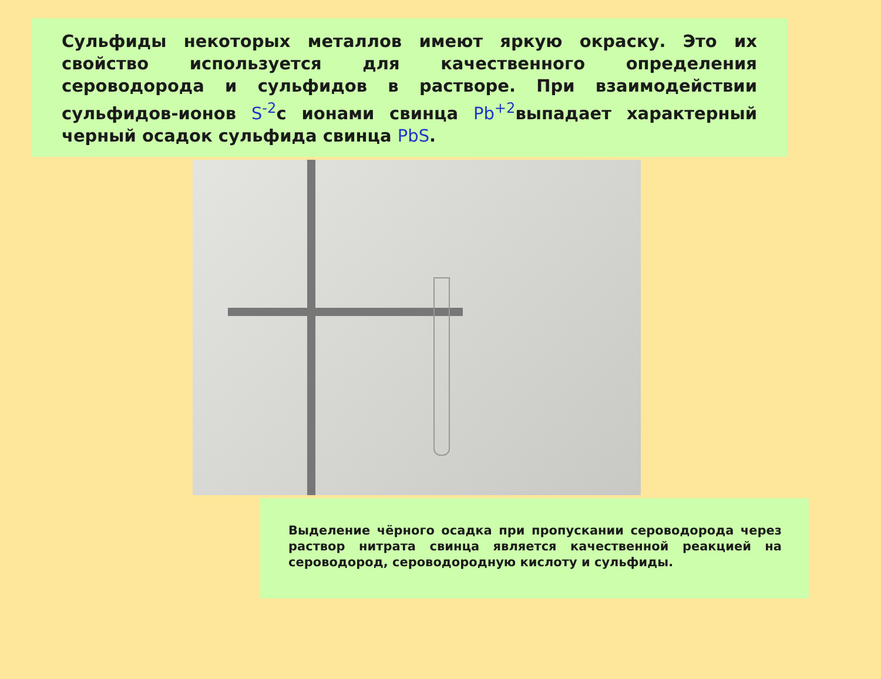Сульфиды некоторых металлов имеют яркую окраску. Это их свойство используется для качественного определения сероводорода и сульфидов в растворе. При взаимодействии сульфидов-ионов S<sup>-2</sup>с ионами свинца Pb<sup>+2</sup>выпадает характерный черный осадок сульфида свинца PbS.
Выделение чёрного осадка при пропускании сероводорода через раствор нитрата свинца является качественной реакцией на сероводород, сероводородную кислоту и сульфиды.